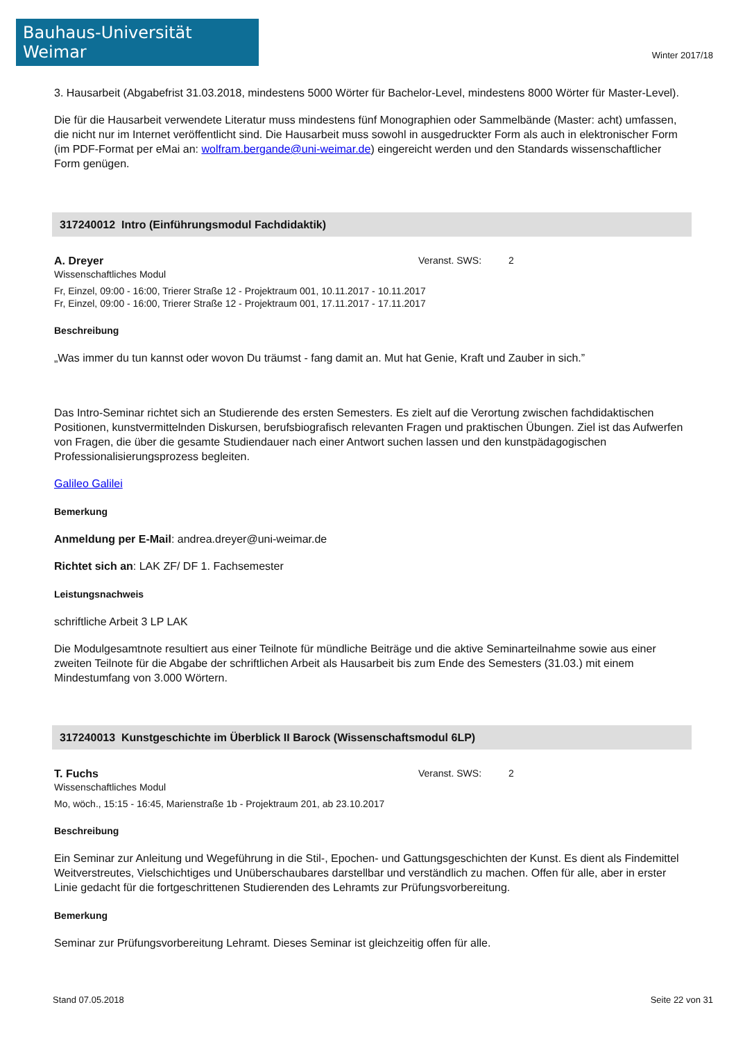Bauhaus-Universität Weimar
Winter 2017/18
3. Hausarbeit (Abgabefrist 31.03.2018, mindestens 5000 Wörter für Bachelor-Level, mindestens 8000 Wörter für Master-Level).
Die für die Hausarbeit verwendete Literatur muss mindestens fünf Monographien oder Sammelbände (Master: acht) umfassen, die nicht nur im Internet veröffentlicht sind. Die Hausarbeit muss sowohl in ausgedruckter Form als auch in elektronischer Form (im PDF-Format per eMai an: wolfram.bergande@uni-weimar.de) eingereicht werden und den Standards wissenschaftlicher Form genügen.
317240012 Intro (Einführungsmodul Fachdidaktik)
A. Dreyer Veranst. SWS: 2
Wissenschaftliches Modul
Fr, Einzel, 09:00 - 16:00, Trierer Straße 12 - Projektraum 001, 10.11.2017 - 10.11.2017
Fr, Einzel, 09:00 - 16:00, Trierer Straße 12 - Projektraum 001, 17.11.2017 - 17.11.2017
Beschreibung
„Was immer du tun kannst oder wovon Du träumst - fang damit an. Mut hat Genie, Kraft und Zauber in sich.”
Das Intro-Seminar richtet sich an Studierende des ersten Semesters. Es zielt auf die Verortung zwischen fachdidaktischen Positionen, kunstvermittelnden Diskursen, berufsbiografisch relevanten Fragen und praktischen Übungen. Ziel ist das Aufwerfen von Fragen, die über die gesamte Studiendauer nach einer Antwort suchen lassen und den kunstpädagogischen Professionalisierungsprozess begleiten.
Galileo Galilei
Bemerkung
Anmeldung per E-Mail: andrea.dreyer@uni-weimar.de
Richtet sich an: LAK ZF/ DF 1. Fachsemester
Leistungsnachweis
schriftliche Arbeit 3 LP LAK
Die Modulgesamtnote resultiert aus einer Teilnote für mündliche Beiträge und die aktive Seminarteilnahme sowie aus einer zweiten Teilnote für die Abgabe der schriftlichen Arbeit als Hausarbeit bis zum Ende des Semesters (31.03.) mit einem Mindestumfang von 3.000 Wörtern.
317240013 Kunstgeschichte im Überblick II Barock (Wissenschaftsmodul 6LP)
T. Fuchs Veranst. SWS: 2
Wissenschaftliches Modul
Mo, wöch., 15:15 - 16:45, Marienstraße 1b - Projektraum 201, ab 23.10.2017
Beschreibung
Ein Seminar zur Anleitung und Wegeführung in die Stil-, Epochen- und Gattungsgeschichten der Kunst. Es dient als Findemittel Weitverstreutes, Vielschichtiges und Unüberschaubares darstellbar und verständlich zu machen. Offen für alle, aber in erster Linie gedacht für die fortgeschrittenen Studierenden des Lehramts zur Prüfungsvorbereitung.
Bemerkung
Seminar zur Prüfungsvorbereitung Lehramt. Dieses Seminar ist gleichzeitig offen für alle.
Stand 07.05.2018 Seite 22 von 31